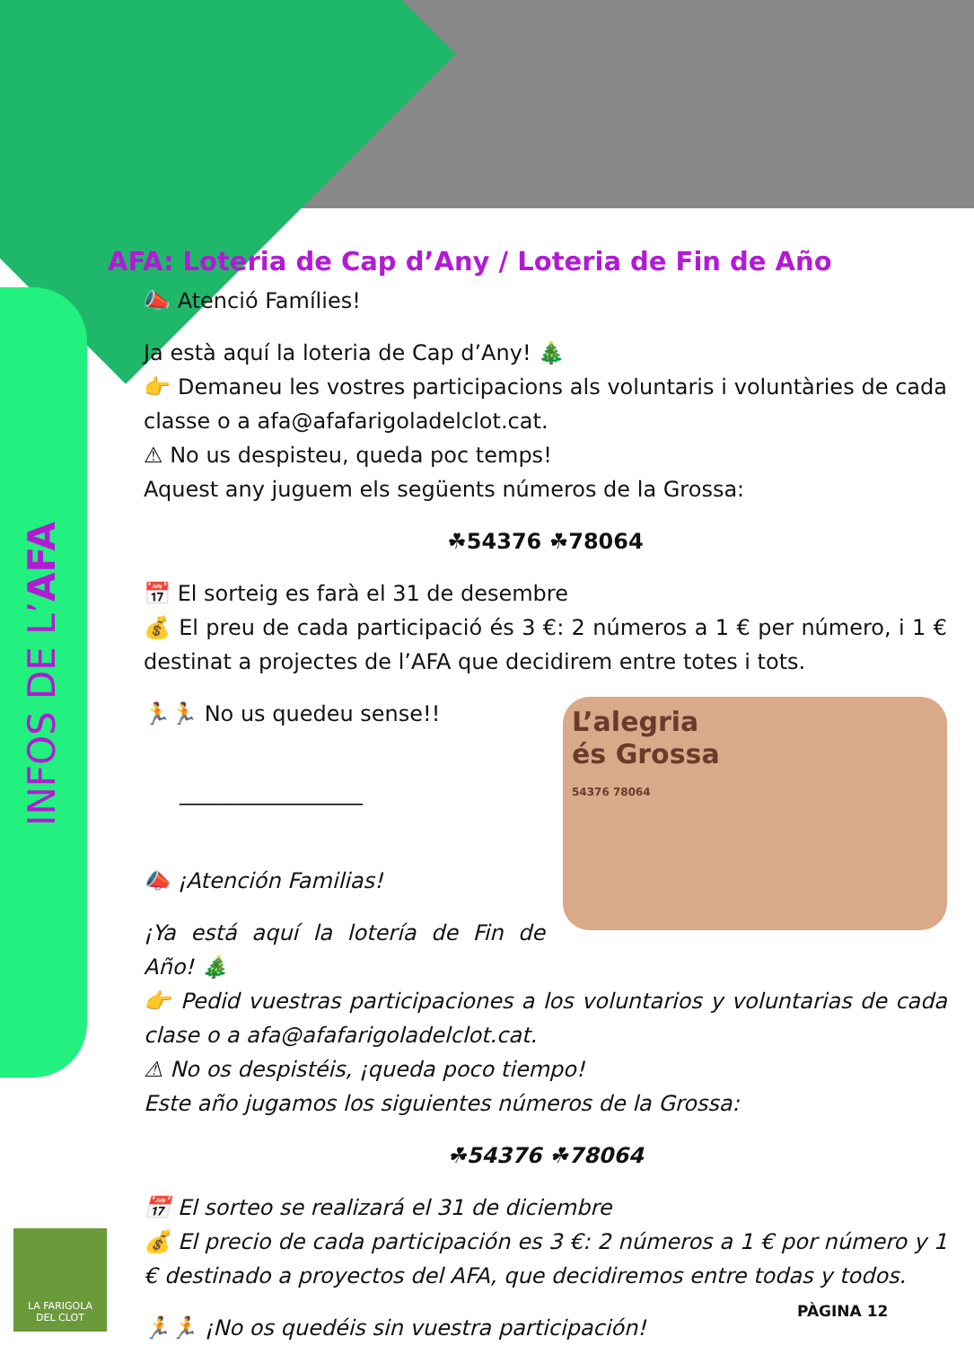INFOS DE L’AFA
AFA: Loteria de Cap d’Any / Loteria de Fin de Año
📣 Atenció Famílies!
Ja està aquí la loteria de Cap d’Any! 🎄
👉 Demaneu les vostres participacions als voluntaris i voluntàries de cada classe o a afa@afafarigoladelclot.cat.
⚠ No us despisteu, queda poc temps!
Aquest any juguem els següents números de la Grossa:
☘54376 ☘78064
📅 El sorteig es farà el 31 de desembre
💰 El preu de cada participació és 3 €: 2 números a 1 € per número, i 1 € destinat a projectes de l’AFA que decidirem entre totes i tots.
L’alegria
és Grossa
54376 78064
🏃🏃 No us quedeu sense!!
_________________
📣 ¡Atención Familias!
¡Ya está aquí la lotería de Fin de Año! 🎄
👉 Pedid vuestras participaciones a los voluntarios y voluntarias de cada clase o a afa@afafarigoladelclot.cat.
⚠ No os despistéis, ¡queda poco tiempo!
Este año jugamos los siguientes números de la Grossa:
☘54376 ☘78064
📅 El sorteo se realizará el 31 de diciembre
💰 El precio de cada participación es 3 €: 2 números a 1 € por número y 1 € destinado a proyectos del AFA, que decidiremos entre todas y todos.
🏃🏃 ¡No os quedéis sin vuestra participación!
LA FARIGOLA
DEL CLOT
PÀGINA 12